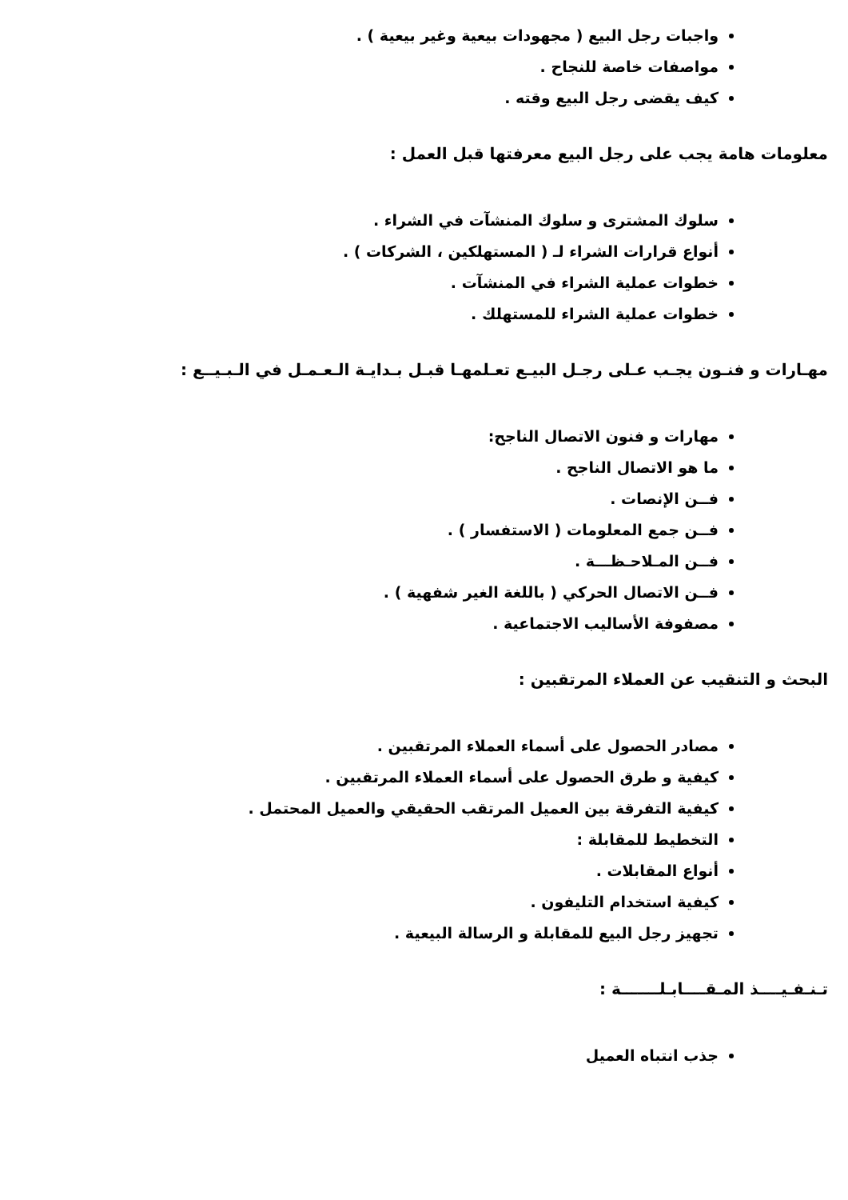واجبات رجل البيع ( مجهودات بيعية وغير بيعية ) .
مواصفات خاصة للنجاح .
كيف يقضى رجل البيع وقته .
معلومات هامة يجب على رجل البيع معرفتها قبل العمل :
سلوك المشترى و سلوك المنشآت في الشراء .
أنواع قرارات الشراء لـ ( المستهلكين ، الشركات ) .
خطوات عملية الشراء في المنشآت .
خطوات عملية الشراء للمستهلك .
مهـارات و فنـون يجـب عـلى رجـل البيـع تعـلمهـا قبـل بـدايـة الـعـمـل في الـبـيــع :
مهارات و فنون الاتصال الناجح:
ما هو الاتصال الناجح .
فــن الإنصات .
فــن جمع المعلومات ( الاستفسار ) .
فــن المـلاحـظـــة .
فــن الاتصال الحركي ( باللغة الغير شفهية ) .
مصفوفة الأساليب الاجتماعية .
البحث و التنقيب عن العملاء المرتقبين :
مصادر الحصول على أسماء العملاء المرتقبين .
كيفية و طرق الحصول على أسماء العملاء المرتقبين .
كيفية التفرقة بين العميل المرتقب الحقيقي والعميل المحتمل .
التخطيط للمقابلة :
أنواع المقابلات .
كيفية استخدام التليفون .
تجهيز رجل البيع للمقابلة و الرسالة البيعية .
تـنـفـيــــذ المـقــــابـلـــــــة :
جذب انتباه العميل